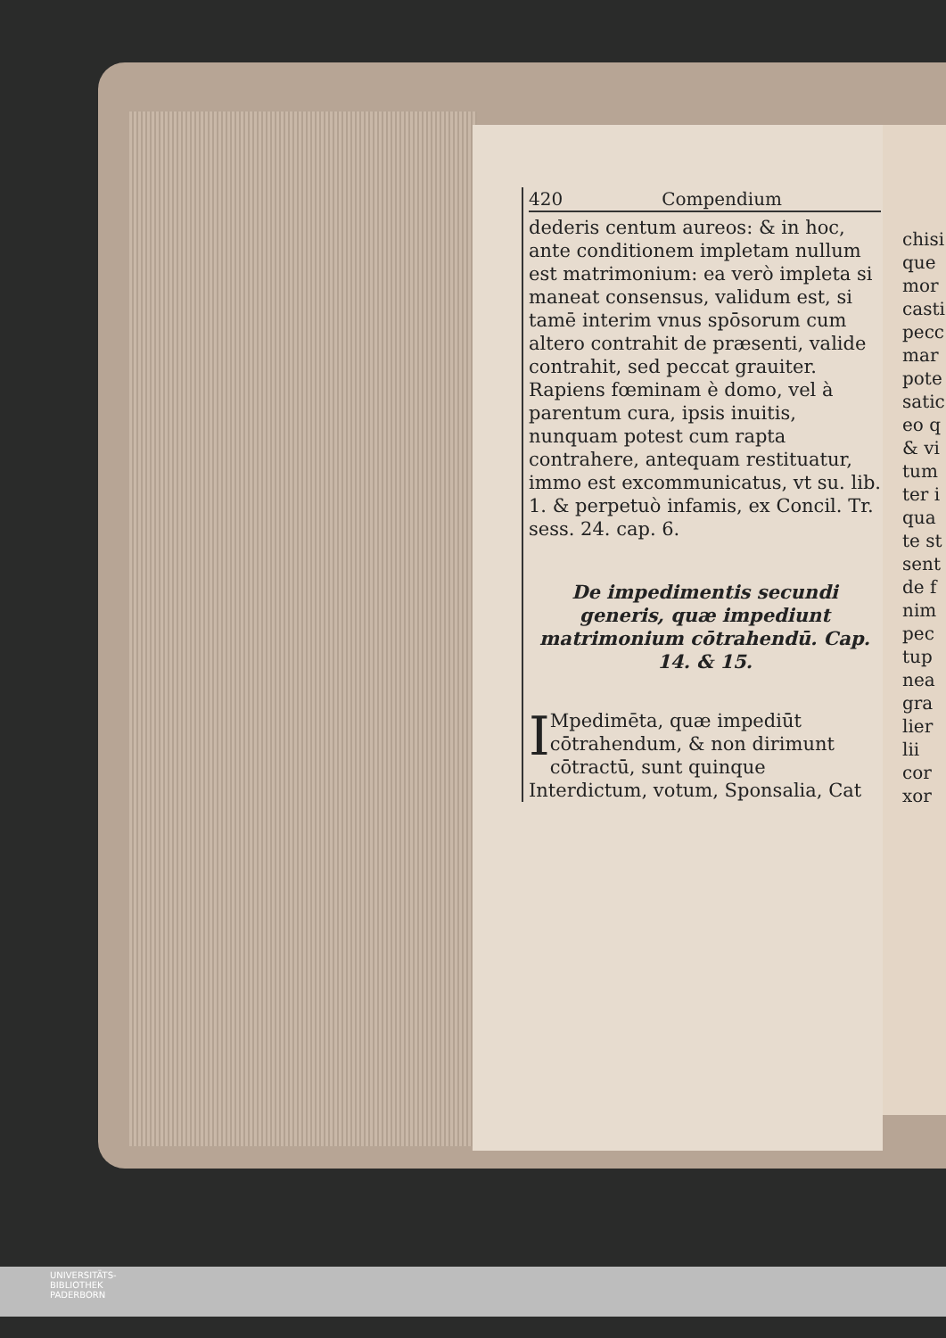420 Compendium
dederis centum aureos: & in hoc, ante conditionem impletam nullum est matrimonium: ea verò impleta si maneat consensus, validum est, si tamē interim vnus spōsorum cum altero contrahit de præsenti, valide contrahit, sed peccat grauiter. Rapiens fœminam è domo, vel à parentum cura, ipsis inuitis, nunquam potest cum rapta contrahere, antequam restituatur, immo est excommunicatus, vt su. lib. 1. & perpetuò infamis, ex Concil. Tr. sess. 24. cap. 6.
De impedimentis secundi generis, quæ impediunt matrimonium cōtrahendū. Cap. 14. & 15.
IMpedimēta, quæ impediūt cōtrahendum, & non dirimunt cōtractū, sunt quinque Interdictum, votum, Sponsalia, Cat
chisi
que
mor
casti
pecc
mar
pote
satic
eo q
& vi
tum
ter i
qua
te st
sent
de f
nim
pec
tup
nea
gra
lier
lii
cor
xor
UNIVERSITÄTS-
BIBLIOTHEK
PADERBORN